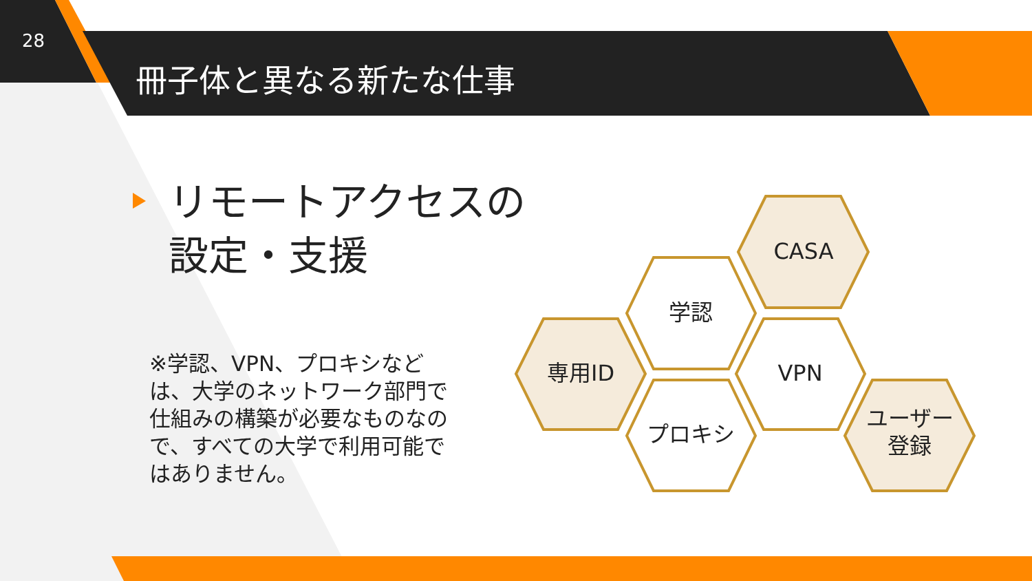28
冊子体と異なる新たな仕事
リモートアクセスの
設定・支援
※学認、VPN、プロキシなどは、大学のネットワーク部門で仕組みの構築が必要なものなので、すべての大学で利用可能ではありません。
CASA
学認
専用ID VPN
プロキシ
ユーザー
登録